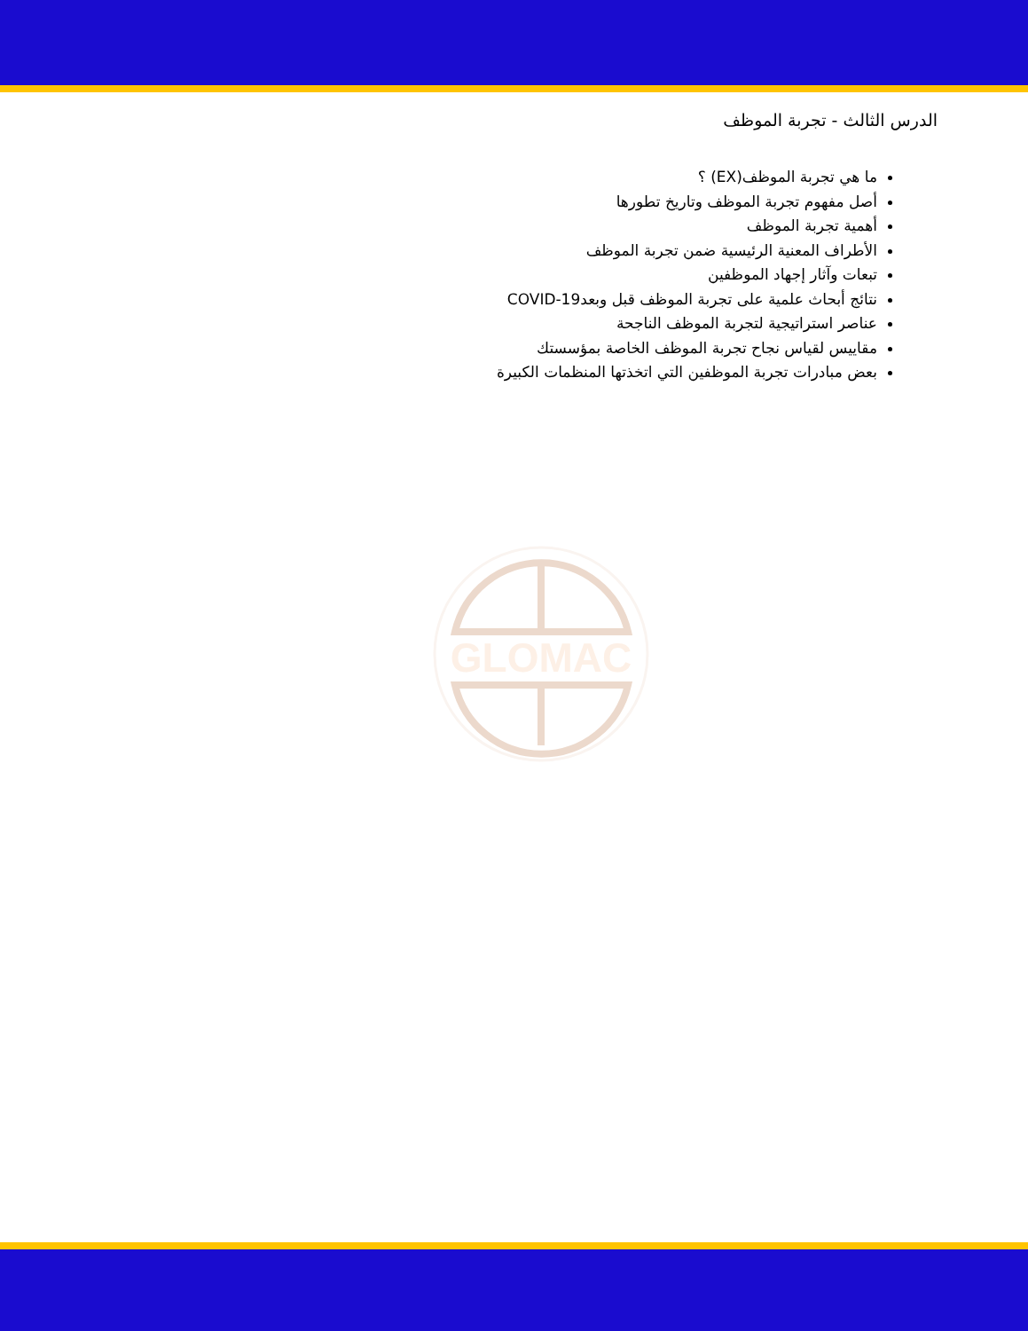الدرس الثالث - تجربة الموظف
ما هي تجربة الموظف(EX) ؟
أصل مفهوم تجربة الموظف وتاريخ تطورها
أهمية تجربة الموظف
الأطراف المعنية الرئيسية ضمن تجربة الموظف
تبعات وآثار إجهاد الموظفين
نتائج أبحاث علمية على تجربة الموظف قبل وبعدCOVID-19
عناصر استراتيجية لتجربة الموظف الناجحة
مقاييس لقياس نجاح تجربة الموظف الخاصة بمؤسستك
بعض مبادرات تجربة الموظفين التي اتخذتها المنظمات الكبيرة
GLOMAC